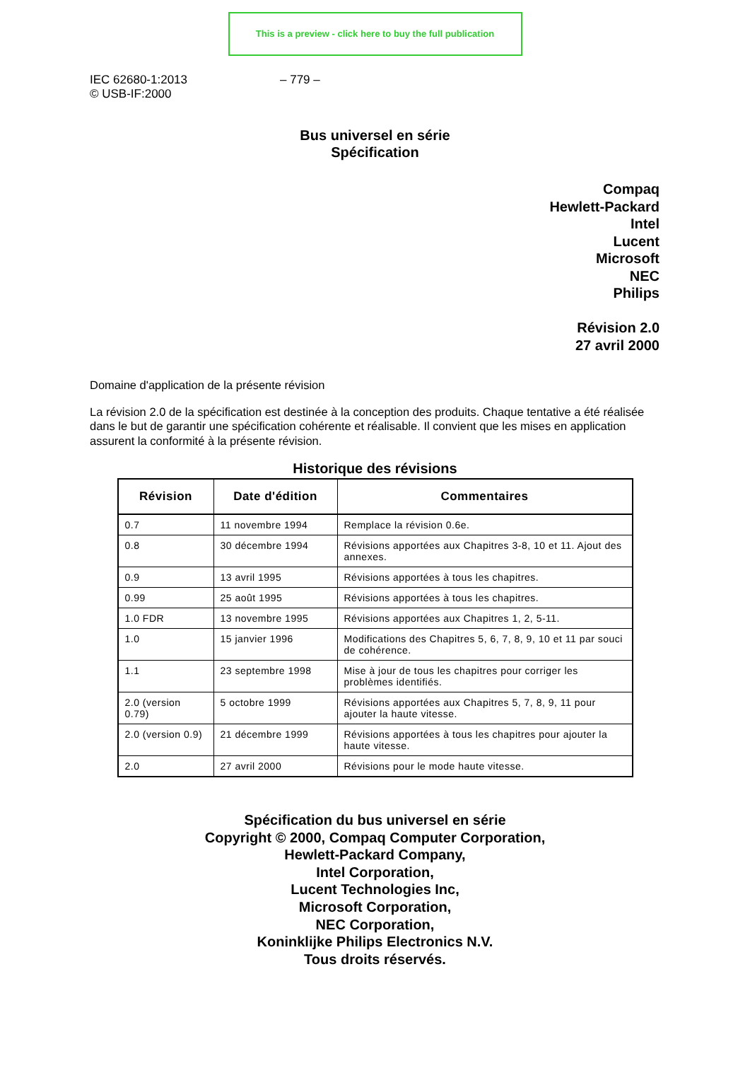This is a preview - click here to buy the full publication
IEC 62680-1:2013
© USB-IF:2000
– 779 –
Bus universel en série
Spécification
Compaq
Hewlett-Packard
Intel
Lucent
Microsoft
NEC
Philips
Révision 2.0
27 avril 2000
Domaine d'application de la présente révision
La révision 2.0 de la spécification est destinée à la conception des produits. Chaque tentative a été réalisée dans le but de garantir une spécification cohérente et réalisable. Il convient que les mises en application assurent la conformité à la présente révision.
Historique des révisions
| Révision | Date d'édition | Commentaires |
| --- | --- | --- |
| 0.7 | 11 novembre 1994 | Remplace la révision 0.6e. |
| 0.8 | 30 décembre 1994 | Révisions apportées aux Chapitres 3-8, 10 et 11. Ajout des annexes. |
| 0.9 | 13 avril 1995 | Révisions apportées à tous les chapitres. |
| 0.99 | 25 août 1995 | Révisions apportées à tous les chapitres. |
| 1.0 FDR | 13 novembre 1995 | Révisions apportées aux Chapitres 1, 2, 5-11. |
| 1.0 | 15 janvier 1996 | Modifications des Chapitres 5, 6, 7, 8, 9, 10 et 11 par souci de cohérence. |
| 1.1 | 23 septembre 1998 | Mise à jour de tous les chapitres pour corriger les problèmes identifiés. |
| 2.0 (version 0.79) | 5 octobre 1999 | Révisions apportées aux Chapitres 5, 7, 8, 9, 11 pour ajouter la haute vitesse. |
| 2.0 (version 0.9) | 21 décembre 1999 | Révisions apportées à tous les chapitres pour ajouter la haute vitesse. |
| 2.0 | 27 avril 2000 | Révisions pour le mode haute vitesse. |
Spécification du bus universel en série
Copyright © 2000, Compaq Computer Corporation,
Hewlett-Packard Company,
Intel Corporation,
Lucent Technologies Inc,
Microsoft Corporation,
NEC Corporation,
Koninklijke Philips Electronics N.V.
Tous droits réservés.